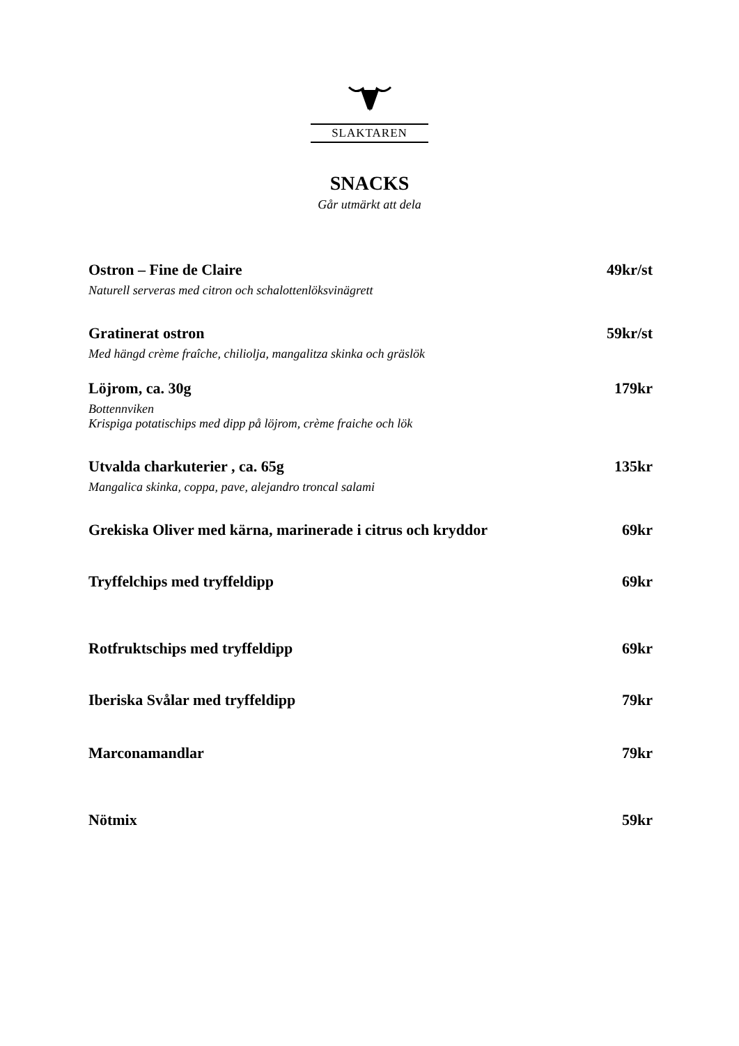SLAKTAREN
SNACKS
Går utmärkt att dela
Ostron – Fine de Claire 49kr/st
Naturell serveras med citron och schalottenlöksvinägrett
Gratinerat ostron 59kr/st
Med hängd crème fraîche, chiliolja, mangalitza skinka och gräslök
Löjrom, ca. 30g 179kr
Bottennviken
Krispiga potatischips med dipp på löjrom, crème fraiche och lök
Utvalda charkuterier , ca. 65g 135kr
Mangalica skinka, coppa, pave, alejandro troncal salami
Grekiska Oliver med kärna, marinerade i citrus och kryddor 69kr
Tryffelchips med tryffeldipp 69kr
Rotfruktschips med tryffeldipp 69kr
Iberiska Svålar med tryffeldipp 79kr
Marconamandlar 79kr
Nötmix 59kr